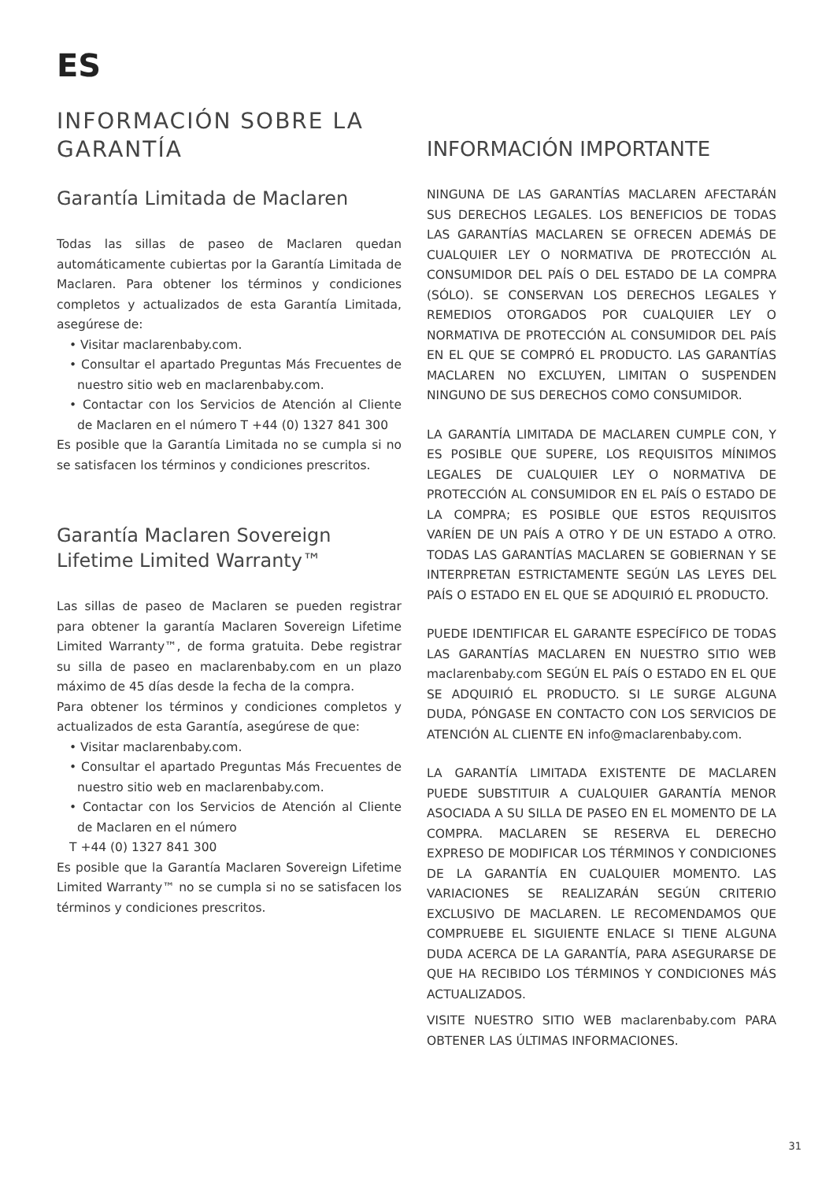ES
INFORMACIÓN SOBRE LA GARANTÍA
Garantía Limitada de Maclaren
Todas las sillas de paseo de Maclaren quedan automáticamente cubiertas por la Garantía Limitada de Maclaren. Para obtener los términos y condiciones completos y actualizados de esta Garantía Limitada, asegúrese de:
• Visitar maclarenbaby.com.
• Consultar el apartado Preguntas Más Frecuentes de nuestro sitio web en maclarenbaby.com.
• Contactar con los Servicios de Atención al Cliente de Maclaren en el número T +44 (0) 1327 841 300
Es posible que la Garantía Limitada no se cumpla si no se satisfacen los términos y condiciones prescritos.
Garantía Maclaren Sovereign Lifetime Limited Warranty™
Las sillas de paseo de Maclaren se pueden registrar para obtener la garantía Maclaren Sovereign Lifetime Limited Warranty™, de forma gratuita. Debe registrar su silla de paseo en maclarenbaby.com en un plazo máximo de 45 días desde la fecha de la compra.
Para obtener los términos y condiciones completos y actualizados de esta Garantía, asegúrese de que:
• Visitar maclarenbaby.com.
• Consultar el apartado Preguntas Más Frecuentes de nuestro sitio web en maclarenbaby.com.
• Contactar con los Servicios de Atención al Cliente de Maclaren en el número
T +44 (0) 1327 841 300
Es posible que la Garantía Maclaren Sovereign Lifetime Limited Warranty™ no se cumpla si no se satisfacen los términos y condiciones prescritos.
INFORMACIÓN IMPORTANTE
NINGUNA DE LAS GARANTÍAS MACLAREN AFECTARÁN SUS DERECHOS LEGALES. LOS BENEFICIOS DE TODAS LAS GARANTÍAS MACLAREN SE OFRECEN ADEMÁS DE CUALQUIER LEY O NORMATIVA DE PROTECCIÓN AL CONSUMIDOR DEL PAÍS O DEL ESTADO DE LA COMPRA (SÓLO). SE CONSERVAN LOS DERECHOS LEGALES Y REMEDIOS OTORGADOS POR CUALQUIER LEY O NORMATIVA DE PROTECCIÓN AL CONSUMIDOR DEL PAÍS EN EL QUE SE COMPRÓ EL PRODUCTO. LAS GARANTÍAS MACLAREN NO EXCLUYEN, LIMITAN O SUSPENDEN NINGUNO DE SUS DERECHOS COMO CONSUMIDOR.
LA GARANTÍA LIMITADA DE MACLAREN CUMPLE CON, Y ES POSIBLE QUE SUPERE, LOS REQUISITOS MÍNIMOS LEGALES DE CUALQUIER LEY O NORMATIVA DE PROTECCIÓN AL CONSUMIDOR EN EL PAÍS O ESTADO DE LA COMPRA; ES POSIBLE QUE ESTOS REQUISITOS VARÍEN DE UN PAÍS A OTRO Y DE UN ESTADO A OTRO. TODAS LAS GARANTÍAS MACLAREN SE GOBIERNAN Y SE INTERPRETAN ESTRICTAMENTE SEGÚN LAS LEYES DEL PAÍS O ESTADO EN EL QUE SE ADQUIRIÓ EL PRODUCTO.
PUEDE IDENTIFICAR EL GARANTE ESPECÍFICO DE TODAS LAS GARANTÍAS MACLAREN EN NUESTRO SITIO WEB maclarenbaby.com SEGÚN EL PAÍS O ESTADO EN EL QUE SE ADQUIRIÓ EL PRODUCTO. SI LE SURGE ALGUNA DUDA, PÓNGASE EN CONTACTO CON LOS SERVICIOS DE ATENCIÓN AL CLIENTE EN info@maclarenbaby.com.
LA GARANTÍA LIMITADA EXISTENTE DE MACLAREN PUEDE SUBSTITUIR A CUALQUIER GARANTÍA MENOR ASOCIADA A SU SILLA DE PASEO EN EL MOMENTO DE LA COMPRA. MACLAREN SE RESERVA EL DERECHO EXPRESO DE MODIFICAR LOS TÉRMINOS Y CONDICIONES DE LA GARANTÍA EN CUALQUIER MOMENTO. LAS VARIACIONES SE REALIZARÁN SEGÚN CRITERIO EXCLUSIVO DE MACLAREN. LE RECOMENDAMOS QUE COMPRUEBE EL SIGUIENTE ENLACE SI TIENE ALGUNA DUDA ACERCA DE LA GARANTÍA, PARA ASEGURARSE DE QUE HA RECIBIDO LOS TÉRMINOS Y CONDICIONES MÁS ACTUALIZADOS.
VISITE NUESTRO SITIO WEB maclarenbaby.com PARA OBTENER LAS ÚLTIMAS INFORMACIONES.
31